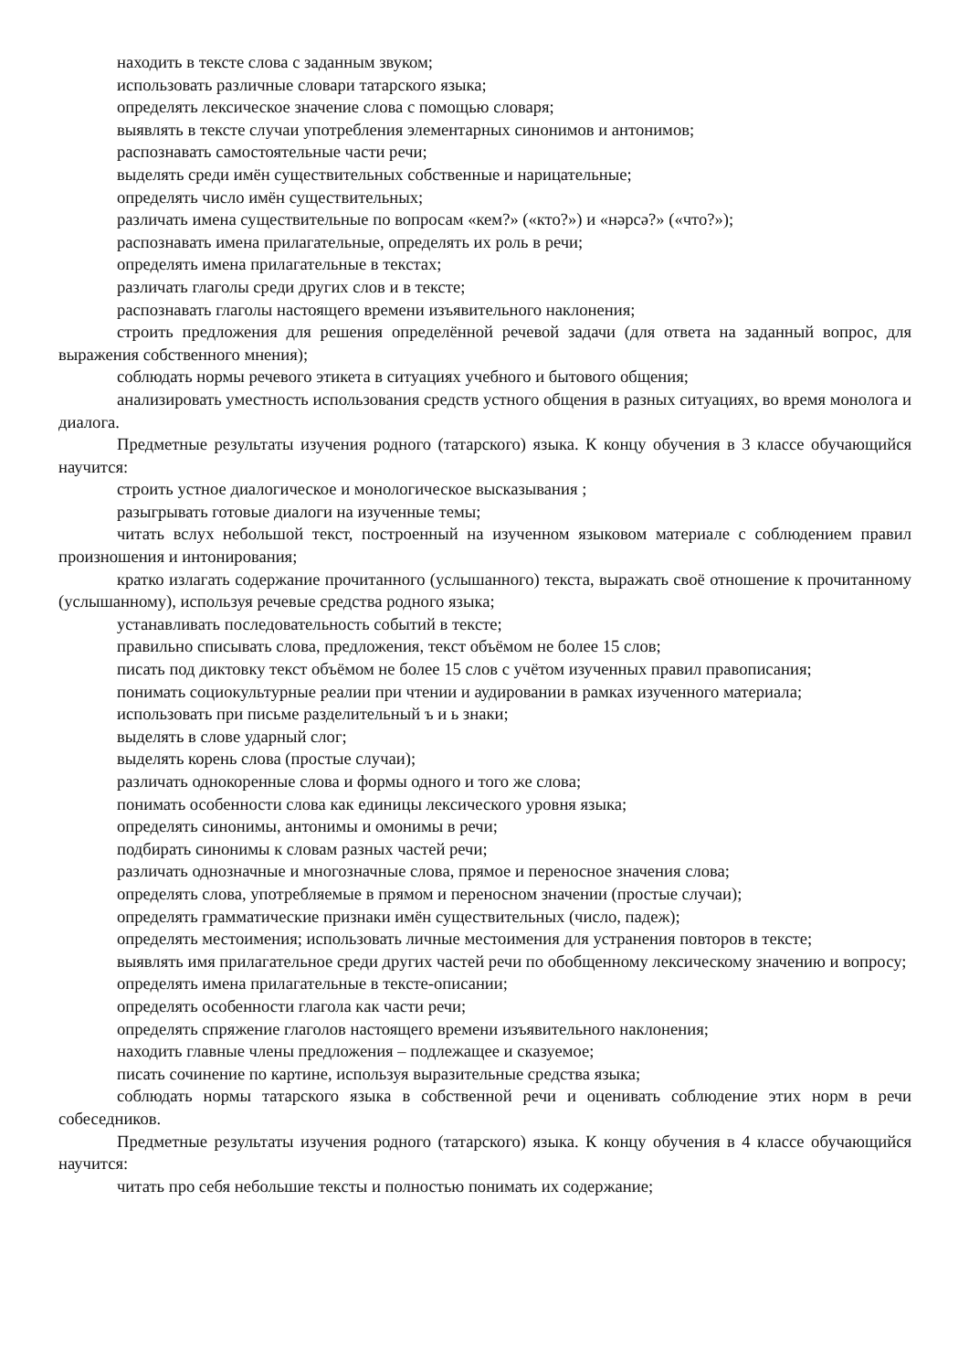находить в тексте слова с заданным звуком;
использовать различные словари татарского языка;
определять лексическое значение слова с помощью словаря;
выявлять в тексте случаи употребления элементарных синонимов и антонимов;
распознавать самостоятельные части речи;
выделять среди имён существительных собственные и нарицательные;
определять число имён существительных;
различать имена существительные по вопросам «кем?» («кто?») и «нәрсә?» («что?»);
распознавать имена прилагательные, определять их роль в речи;
определять имена прилагательные в текстах;
различать глаголы среди других слов и в тексте;
распознавать глаголы настоящего времени изъявительного наклонения;
строить предложения для решения определённой речевой задачи (для ответа на заданный вопрос, для выражения собственного мнения);
соблюдать нормы речевого этикета в ситуациях учебного и бытового общения;
анализировать уместность использования средств устного общения в разных ситуациях, во время монолога и диалога.
Предметные результаты изучения родного (татарского) языка. К концу обучения в 3 классе обучающийся научится:
строить устное диалогическое и монологическое высказывания ;
разыгрывать готовые диалоги на изученные темы;
читать вслух небольшой текст, построенный на изученном языковом материале с соблюдением правил произношения и интонирования;
кратко излагать содержание прочитанного (услышанного) текста, выражать своё отношение к прочитанному (услышанному), используя речевые средства родного языка;
устанавливать последовательность событий в тексте;
правильно списывать слова, предложения, текст объёмом не более 15 слов;
писать под диктовку текст объёмом не более 15 слов с учётом изученных правил правописания;
понимать социокультурные реалии при чтении и аудировании в рамках изученного материала;
использовать при письме разделительный ъ и ь знаки;
выделять в слове ударный слог;
выделять корень слова (простые случаи);
различать однокоренные слова и формы одного и того же слова;
понимать особенности слова как единицы лексического уровня языка;
определять синонимы, антонимы и омонимы в речи;
подбирать синонимы к словам разных частей речи;
различать однозначные и многозначные слова, прямое и переносное значения слова;
определять слова, употребляемые в прямом и переносном значении (простые случаи);
определять грамматические признаки имён существительных (число, падеж);
определять местоимения; использовать личные местоимения для устранения повторов в тексте;
выявлять имя прилагательное среди других частей речи по обобщенному лексическому значению и вопросу;
определять имена прилагательные в тексте-описании;
определять особенности глагола как части речи;
определять спряжение глаголов настоящего времени изъявительного наклонения;
находить главные члены предложения – подлежащее и сказуемое;
писать сочинение по картине, используя выразительные средства языка;
соблюдать нормы татарского языка в собственной речи и оценивать соблюдение этих норм в речи собеседников.
Предметные результаты изучения родного (татарского) языка. К концу обучения в 4 классе обучающийся научится:
читать про себя небольшие тексты и полностью понимать их содержание;